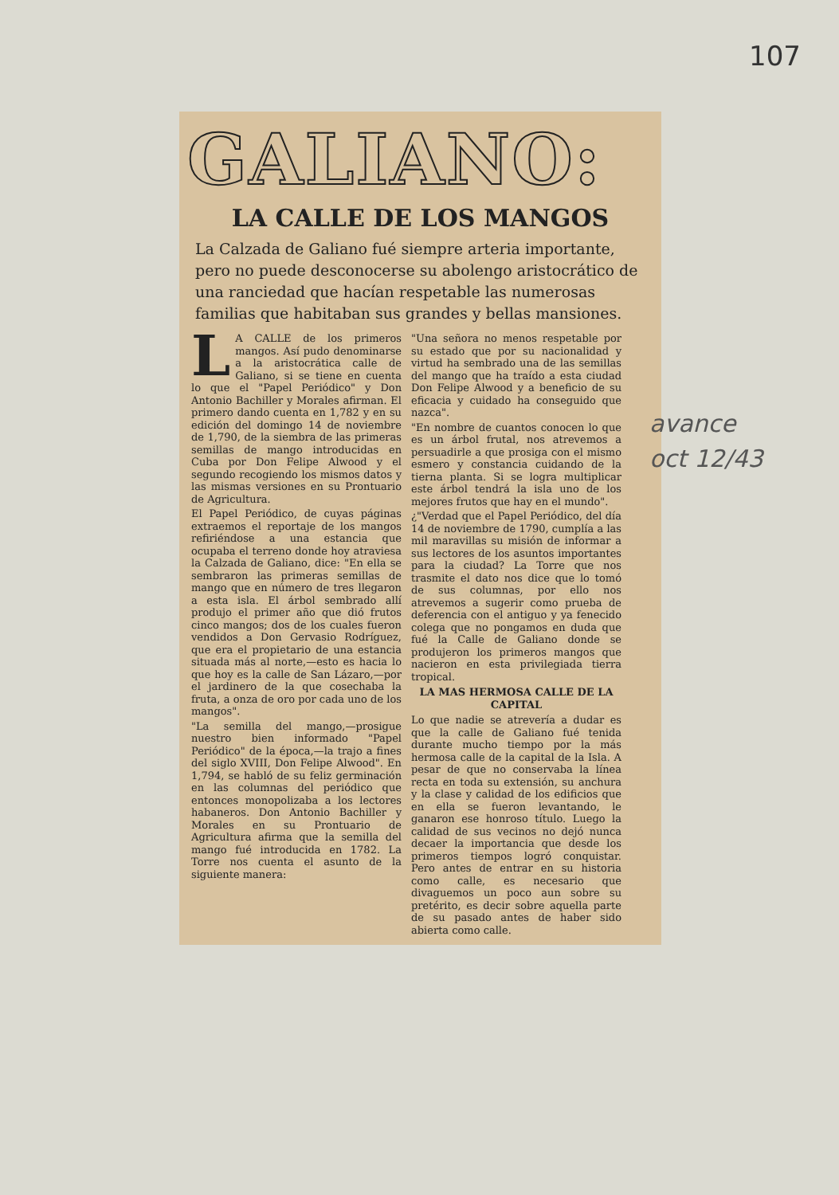107
GALIANO:
LA CALLE DE LOS MANGOS
La Calzada de Galiano fué siempre arteria importante, pero no puede desconocerse su abolengo aristocrático de una ranciedad que hacían respetable las numerosas familias que habitaban sus grandes y bellas mansiones.
LA CALLE de los primeros mangos. Así pudo denominarse a la aristocrática calle de Galiano, si se tiene en cuenta lo que el "Papel Periódico" y Don Antonio Bachiller y Morales afirman. El primero dando cuenta en 1,782 y en su edición del domingo 14 de noviembre de 1,790, de la siembra de las primeras semillas de mango introducidas en Cuba por Don Felipe Alwood y el segundo recogiendo los mismos datos y las mismas versiones en su Prontuario de Agricultura.
El Papel Periódico, de cuyas páginas extraemos el reportaje de los mangos refiriéndose a una estancia que ocupaba el terreno donde hoy atraviesa la Calzada de Galiano, dice: "En ella se sembraron las primeras semillas de mango que en número de tres llegaron a esta isla. El árbol sembrado allí produjo el primer año que dió frutos cinco mangos; dos de los cuales fueron vendidos a Don Gervasio Rodríguez, que era el propietario de una estancia situada más al norte,—esto es hacia lo que hoy es la calle de San Lázaro,—por el jardinero de la que cosechaba la fruta, a onza de oro por cada uno de los mangos".
"La semilla del mango,—prosigue nuestro bien informado "Papel Periódico" de la época,—la trajo a fines del siglo XVIII, Don Felipe Alwood". En 1,794, se habló de su feliz germinación en las columnas del periódico que entonces monopolizaba a los lectores habaneros. Don Antonio Bachiller y Morales en su Prontuario de Agricultura afirma que la semilla del mango fué introducida en 1782. La Torre nos cuenta el asunto de la siguiente manera:
"Una señora no menos respetable por su estado que por su nacionalidad y virtud ha sembrado una de las semillas del mango que ha traído a esta ciudad Don Felipe Alwood y a beneficio de su eficacia y cuidado ha conseguido que nazca".
"En nombre de cuantos conocen lo que es un árbol frutal, nos atrevemos a persuadirle a que prosiga con el mismo esmero y constancia cuidando de la tierna planta. Si se logra multiplicar este árbol tendrá la isla uno de los mejores frutos que hay en el mundo".
¿"Verdad que el Papel Periódico, del día 14 de noviembre de 1790, cumplía a las mil maravillas su misión de informar a sus lectores de los asuntos importantes para la ciudad? La Torre que nos trasmite el dato nos dice que lo tomó de sus columnas, por ello nos atrevemos a sugerir como prueba de deferencia con el antiguo y ya fenecido colega que no pongamos en duda que fué la Calle de Galiano donde se produjeron los primeros mangos que nacieron en esta privilegiada tierra tropical.
LA MAS HERMOSA CALLE DE LA CAPITAL
Lo que nadie se atrevería a dudar es que la calle de Galiano fué tenida durante mucho tiempo por la más hermosa calle de la capital de la Isla. A pesar de que no conservaba la línea recta en toda su extensión, su anchura y la clase y calidad de los edificios que en ella se fueron levantando, le ganaron ese honroso título. Luego la calidad de sus vecinos no dejó nunca decaer la importancia que desde los primeros tiempos logró conquistar. Pero antes de entrar en su historia como calle, es necesario que divaguemos un poco aun sobre su pretérito, es decir sobre aquella parte de su pasado antes de haber sido abierta como calle.
avance
oct 12/43